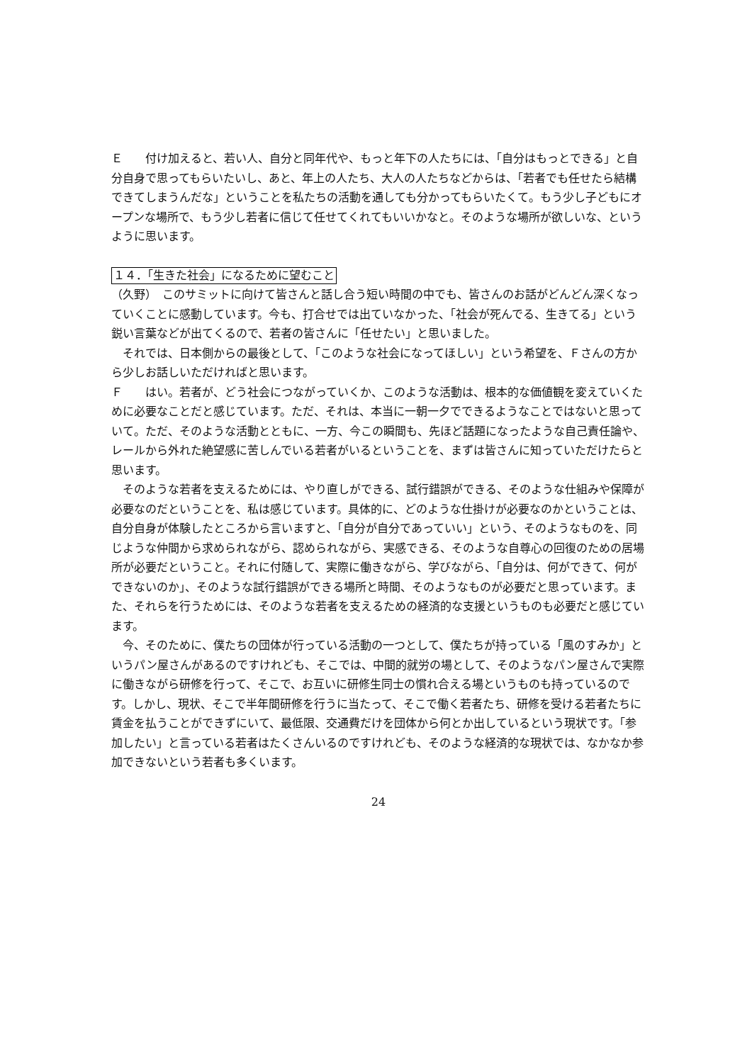Ｅ　　付け加えると、若い人、自分と同年代や、もっと年下の人たちには、「自分はもっとできる」と自分自身で思ってもらいたいし、あと、年上の人たち、大人の人たちなどからは、「若者でも任せたら結構できてしまうんだな」ということを私たちの活動を通しても分かってもらいたくて。もう少し子どもにオープンな場所で、もう少し若者に信じて任せてくれてもいいかなと。そのような場所が欲しいな、というように思います。
１４．「生きた社会」になるために望むこと
（久野）　このサミットに向けて皆さんと話し合う短い時間の中でも、皆さんのお話がどんどん深くなっていくことに感動しています。今も、打合せでは出ていなかった、「社会が死んでる、生きてる」という鋭い言葉などが出てくるので、若者の皆さんに「任せたい」と思いました。
　それでは、日本側からの最後として、「このような社会になってほしい」という希望を、Ｆさんの方から少しお話しいただければと思います。
Ｆ　　はい。若者が、どう社会につながっていくか、このような活動は、根本的な価値観を変えていくために必要なことだと感じています。ただ、それは、本当に一朝一夕でできるようなことではないと思っていて。ただ、そのような活動とともに、一方、今この瞬間も、先ほど話題になったような自己責任論や、レールから外れた絶望感に苦しんでいる若者がいるということを、まずは皆さんに知っていただけたらと思います。
　そのような若者を支えるためには、やり直しができる、試行錯誤ができる、そのような仕組みや保障が必要なのだということを、私は感じています。具体的に、どのような仕掛けが必要なのかということは、自分自身が体験したところから言いますと、「自分が自分であっていい」という、そのようなものを、同じような仲間から求められながら、認められながら、実感できる、そのような自尊心の回復のための居場所が必要だということ。それに付随して、実際に働きながら、学びながら、「自分は、何ができて、何ができないのか」、そのような試行錯誤ができる場所と時間、そのようなものが必要だと思っています。また、それらを行うためには、そのような若者を支えるための経済的な支援というものも必要だと感じています。
　今、そのために、僕たちの団体が行っている活動の一つとして、僕たちが持っている「風のすみか」というパン屋さんがあるのですけれども、そこでは、中間的就労の場として、そのようなパン屋さんで実際に働きながら研修を行って、そこで、お互いに研修生同士の慣れ合える場というものも持っているのです。しかし、現状、そこで半年間研修を行うに当たって、そこで働く若者たち、研修を受ける若者たちに賃金を払うことができずにいて、最低限、交通費だけを団体から何とか出しているという現状です。「参加したい」と言っている若者はたくさんいるのですけれども、そのような経済的な現状では、なかなか参加できないという若者も多くいます。
24